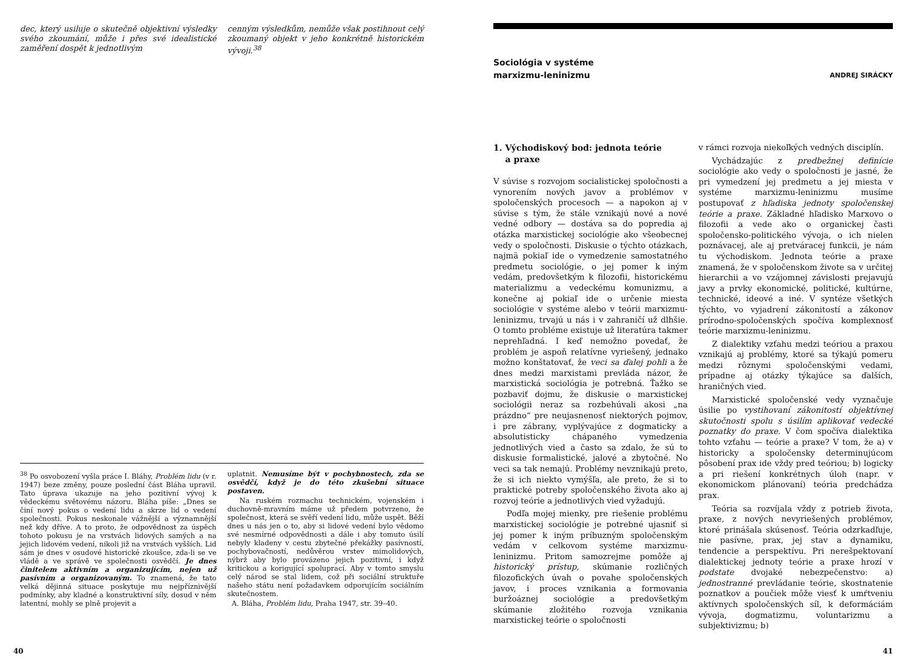dec, který usiluje o skutečně objektivní výsledky svého zkoumání, může i přes své idealistické zaměření dospět k jednotlivým
cenným výsledkům, nemůže však postihnout celý zkoumaný objekt v jeho konkrétně historickém vývoji.<sup>38</sup>
<sup>38</sup> Po osvobození vyšla práce I. Bláhy, Problém lidu (v r. 1947) beze změny, pouze poslední část Bláha upravil. Tato úprava ukazuje na jeho pozitivní vývoj k vědeckému světovému názoru. Bláha píše: „Dnes se činí nový pokus o vedení lidu a skrze lid o vedení společnosti. Pokus neskonale vážnější a významnější než kdy dříve. A to proto, že odpovědnost za úspěch tohoto pokusu je na vrstvách lidových samých a na jejich lidovém vedení, nikoli již na vrstvách vyšších. Lid sám je dnes v osudové historické zkoušce, zda-li se ve vládě a ve správě ve společnosti osvědčí. Je dnes činitelem aktivním a organizujícím, nejen už pasívním a organizovaným. To znamená, že tato velká dějinná situace poskytuje mu nejpříznivější podmínky, aby kladné a konstruktivní síly, dosud v něm latentní, mohly se plně projevit a
uplatnit. Nemusíme být v pochybnostech, zda se osvědčí, když je do této zkušební situace postaven.
Na ruském rozmachu technickém, vojenském i duchovně-mravním máme už předem potvrzeno, že společnost, která se svěří vedení lidu, může uspět. Běží dnes u nás jen o to, aby si lidové vedení bylo vědomo své nesmírné odpovědnosti a dále i aby tomuto úsilí nebyly kladeny v cestu zbytečné překážky pasívností, pochybovačností, nedůvěrou vrstev mimolidových, nýbrž aby bylo provázeno jejich pozitivní, i když kritickou a korigující spoluprací. Aby v tomto smyslu celý národ se stal lidem, což při sociální struktuře našeho státu není požadavkem odporujícím sociálním skutečnostem.
A. Bláha, Problém lidu, Praha 1947, str. 39–40.
40
Sociológia v systéme
marxizmu-leninizmu
ANDREJ SIRÁCKY
1. Východiskový bod: jednota teórie
a praxe
V súvise s rozvojom socialistickej spoločnosti a vynorením nových javov a problémov v spoločenských procesoch — a napokon aj v súvise s tým, že stále vznikajú nové a nové vedné odbory — dostáva sa do popredia aj otázka marxistickej sociológie ako všeobecnej vedy o spoločnosti. Diskusie o týchto otázkach, najmä pokiaľ ide o vymedzenie samostatného predmetu sociológie, o jej pomer k iným vedám, predovšetkým k filozofii, historickému materializmu a vedeckému komunizmu, a konečne aj pokiaľ ide o určenie miesta sociológie v systéme alebo v teórii marxizmu-leninizmu, trvajú u nás i v zahraničí už dlhšie. O tomto probléme existuje už literatúra takmer neprehľadná. I keď nemožno povedať, že problém je aspoň relatívne vyriešený, jednako možno konštatovať, že veci sa ďalej pohli a že dnes medzi marxistami prevláda názor, že marxistická sociológia je potrebná. Ťažko se pozbaviť dojmu, že diskusie o marxistickej sociológii neraz sa rozbehúvali akosi „na prázdno“ pre neujasnenosť niektorých pojmov, i pre zábrany, vyplývajúce z dogmaticky a absolutisticky chápaného vymedzenia jednotlivých vied a často sa zdalo, že sú to diskusie formalistické, jalové a zbytočné. No veci sa tak nemajú. Problémy nevznikajú preto, že si ich niekto vymýšľa, ale preto, že si to praktické potreby spoločenského života ako aj rozvoj teórie a jednotlivých vied vyžadujú.
Podľa mojej mienky, pre riešenie problému marxistickej sociológie je potrebné ujasniť si jej pomer k iným príbuzným spoločenským vedám v celkovom systéme marxizmu-leninizmu. Pritom samozrejme pomôže aj historický prístup, skúmanie rozličných filozofických úvah o povahe spoločenských javov, i proces vznikania a formovania buržoáznej sociológie a predovšetkým skúmanie zložitého rozvoja vznikania marxistickej teórie o spoločnosti
v rámci rozvoja niekoľkých vedných disciplín.
Vychádzajúc z predbežnej definície sociológie ako vedy o spoločnosti je jasné, že pri vymedzení jej predmetu a jej miesta v systéme marxizmu-leninizmu musíme postupovať z hľadiska jednoty spoločenskej teórie a praxe. Základné hľadisko Marxovo o filozofii a vede ako o organickej časti spoločensko-politického vývoja, o ich nielen poznávacej, ale aj pretváracej funkcii, je nám tu východiskom. Jednota teórie a praxe znamená, že v spoločenskom živote sa v určitej hierarchii a vo vzájomnej závislosti prejavujú javy a prvky ekonomické, politické, kultúrne, technické, ideové a iné. V syntéze všetkých týchto, vo vyjadrení zákonitostí a zákonov prírodno-spoločenských spočíva komplexnosť teórie marxizmu-leninizmu.
Z dialektiky vzťahu medzi teóriou a praxou vznikajú aj problémy, ktoré sa týkajú pomeru medzi rôznymi spoločenskými vedami, prípadne aj otázky týkajúce sa ďalších, hraničných vied.
Marxistické spoločenské vedy vyznačuje úsilie po vystihovaní zákonitostí objektívnej skutočnosti spolu s úsilím aplikovať vedecké poznatky do praxe. V čom spočíva dialektika tohto vzťahu — teórie a praxe? V tom, že a) v historicky a spoločensky determinujúcom pôsobení prax ide vždy pred teóriou; b) logicky a pri riešení konkrétnych úloh (napr. v ekonomickom plánovaní) teória predchádza prax.
Teória sa rozvíjala vždy z potrieb života, praxe, z nových nevyriešených problémov, ktoré prinášala skúsenosť. Teória odzrkadľuje, nie pasívne, prax, jej stav a dynamiku, tendencie a perspektívu. Pri nerešpektovaní dialektickej jednoty teórie a praxe hrozí v podstate dvojaké nebezpečenstvo: a) jednostranné prevládanie teórie, skostnatenie poznatkov a poučiek môže viesť k umŕtveniu aktívnych spoločenských síl, k deformáciám vývoja, dogmatizmu, voluntarizmu a subjektivizmu; b)
41